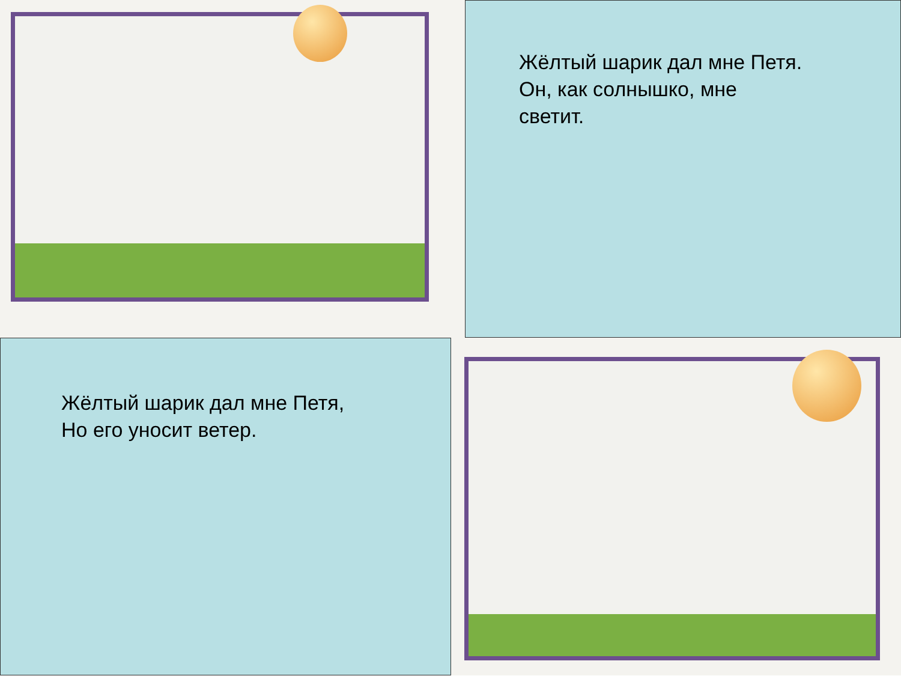Жёлтый шарик дал мне Петя.
Он, как солнышко, мне
светит.
Жёлтый шарик дал мне Петя,
Но его уносит ветер.